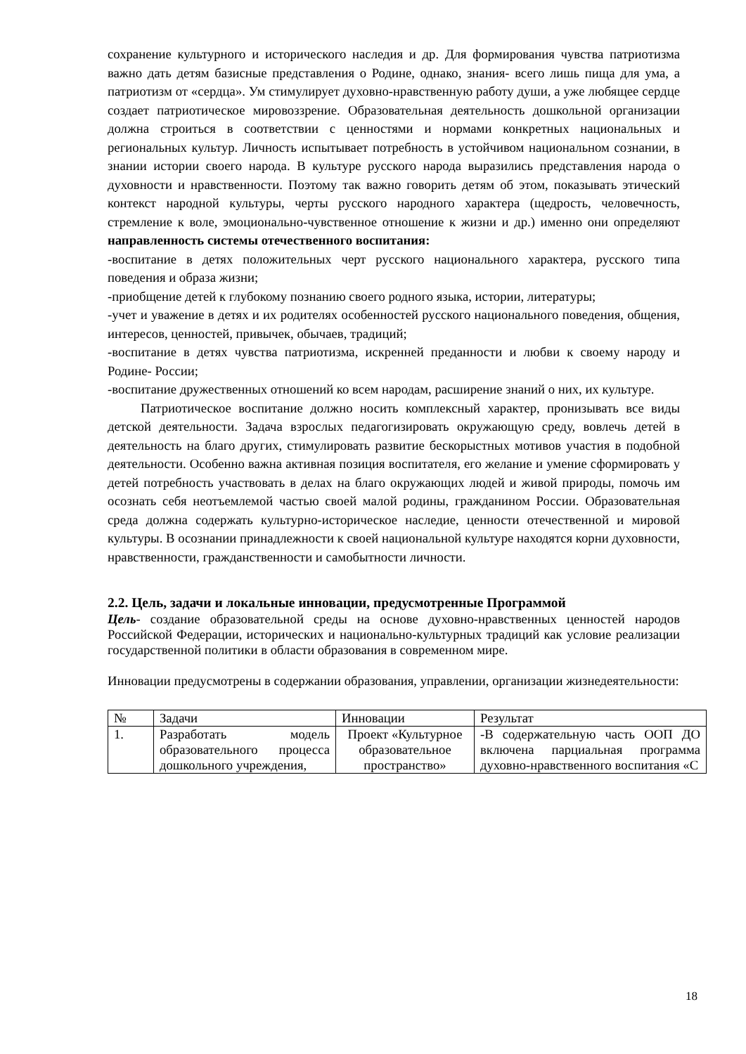сохранение культурного и исторического наследия и др. Для формирования чувства патриотизма важно дать детям базисные представления о Родине, однако, знания- всего лишь пища для ума, а патриотизм от «сердца». Ум стимулирует духовно-нравственную работу души, а уже любящее сердце создает патриотическое мировоззрение. Образовательная деятельность дошкольной организации должна строиться в соответствии с ценностями и нормами конкретных национальных и региональных культур. Личность испытывает потребность в устойчивом национальном сознании, в знании истории своего народа. В культуре русского народа выразились представления народа о духовности и нравственности. Поэтому так важно говорить детям об этом, показывать этический контекст народной культуры, черты русского народного характера (щедрость, человечность, стремление к воле, эмоционально-чувственное отношение к жизни и др.) именно они определяют направленность системы отечественного воспитания:
-воспитание в детях положительных черт русского национального характера, русского типа поведения и образа жизни;
-приобщение детей к глубокому познанию своего родного языка, истории, литературы;
-учет и уважение в детях и их родителях особенностей русского национального поведения, общения, интересов, ценностей, привычек, обычаев, традиций;
-воспитание в детях чувства патриотизма, искренней преданности и любви к своему народу и Родине- России;
-воспитание дружественных отношений ко всем народам, расширение знаний о них, их культуре.
Патриотическое воспитание должно носить комплексный характер, пронизывать все виды детской деятельности. Задача взрослых педагогизировать окружающую среду, вовлечь детей в деятельность на благо других, стимулировать развитие бескорыстных мотивов участия в подобной деятельности. Особенно важна активная позиция воспитателя, его желание и умение сформировать у детей потребность участвовать в делах на благо окружающих людей и живой природы, помочь им осознать себя неотъемлемой частью своей малой родины, гражданином России. Образовательная среда должна содержать культурно-историческое наследие, ценности отечественной и мировой культуры. В осознании принадлежности к своей национальной культуре находятся корни духовности, нравственности, гражданственности и самобытности личности.
2.2. Цель, задачи и локальные инновации, предусмотренные Программой
Цель- создание образовательной среды на основе духовно-нравственных ценностей народов Российской Федерации, исторических и национально-культурных традиций как условие реализации государственной политики в области образования в современном мире.
Инновации предусмотрены в содержании образования, управлении, организации жизнедеятельности:
| № | Задачи | Инновации | Результат |
| 1. | Разработать модель образовательного процесса дошкольного учреждения, | Проект «Культурное образовательное пространство» | -В содержательную часть ООП ДО включена парциальная программа духовно-нравственного воспитания «С |
18